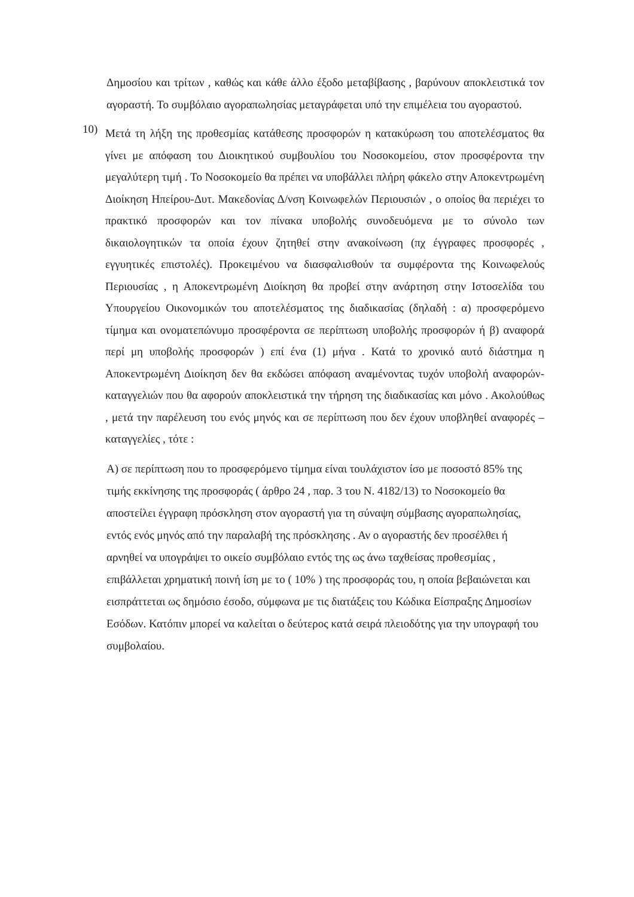Δημοσίου και τρίτων , καθώς και κάθε άλλο έξοδο μεταβίβασης , βαρύνουν αποκλειστικά τον αγοραστή. Το συμβόλαιο αγοραπωλησίας μεταγράφεται υπό την επιμέλεια του αγοραστού.
10)
Μετά τη λήξη της προθεσμίας κατάθεσης προσφορών η κατακύρωση του αποτελέσματος θα γίνει με απόφαση του Διοικητικού συμβουλίου του Νοσοκομείου, στον προσφέροντα την μεγαλύτερη τιμή . Το Νοσοκομείο θα πρέπει να υποβάλλει πλήρη φάκελο στην Αποκεντρωμένη Διοίκηση Ηπείρου-Δυτ. Μακεδονίας Δ/νση Κοινωφελών Περιουσιών , ο οποίος θα περιέχει το πρακτικό προσφορών και τον πίνακα υποβολής συνοδευόμενα με το σύνολο των δικαιολογητικών τα οποία έχουν ζητηθεί στην ανακοίνωση (πχ έγγραφες προσφορές , εγγυητικές επιστολές). Προκειμένου να διασφαλισθούν τα συμφέροντα της Κοινωφελούς Περιουσίας , η Αποκεντρωμένη Διοίκηση θα προβεί στην ανάρτηση στην Ιστοσελίδα του Υπουργείου Οικονομικών του αποτελέσματος της διαδικασίας (δηλαδή : α) προσφερόμενο τίμημα και ονοματεπώνυμο προσφέροντα σε περίπτωση υποβολής προσφορών ή β) αναφορά περί μη υποβολής προσφορών ) επί ένα (1) μήνα . Κατά το χρονικό αυτό διάστημα η Αποκεντρωμένη Διοίκηση δεν θα εκδώσει απόφαση αναμένοντας τυχόν υποβολή αναφορών-καταγγελιών που θα αφορούν αποκλειστικά την τήρηση της διαδικασίας και μόνο . Ακολούθως , μετά την παρέλευση του ενός μηνός και σε περίπτωση που δεν έχουν υποβληθεί αναφορές – καταγγελίες , τότε :
Α) σε περίπτωση που το προσφερόμενο τίμημα είναι τουλάχιστον ίσο με ποσοστό 85% της τιμής εκκίνησης της προσφοράς ( άρθρο 24 , παρ. 3 του Ν. 4182/13) το Νοσοκομείο θα αποστείλει έγγραφη πρόσκληση στον αγοραστή για τη σύναψη σύμβασης αγοραπωλησίας, εντός ενός μηνός από την παραλαβή της πρόσκλησης . Αν ο αγοραστής δεν προσέλθει ή αρνηθεί να υπογράψει το οικείο συμβόλαιο εντός της ως άνω ταχθείσας προθεσμίας , επιβάλλεται χρηματική ποινή ίση με το ( 10% ) της προσφοράς του, η οποία βεβαιώνεται και εισπράττεται ως δημόσιο έσοδο, σύμφωνα με τις διατάξεις του Κώδικα Είσπραξης Δημοσίων Εσόδων. Κατόπιν μπορεί να καλείται ο δεύτερος κατά σειρά πλειοδότης για την υπογραφή του συμβολαίου.